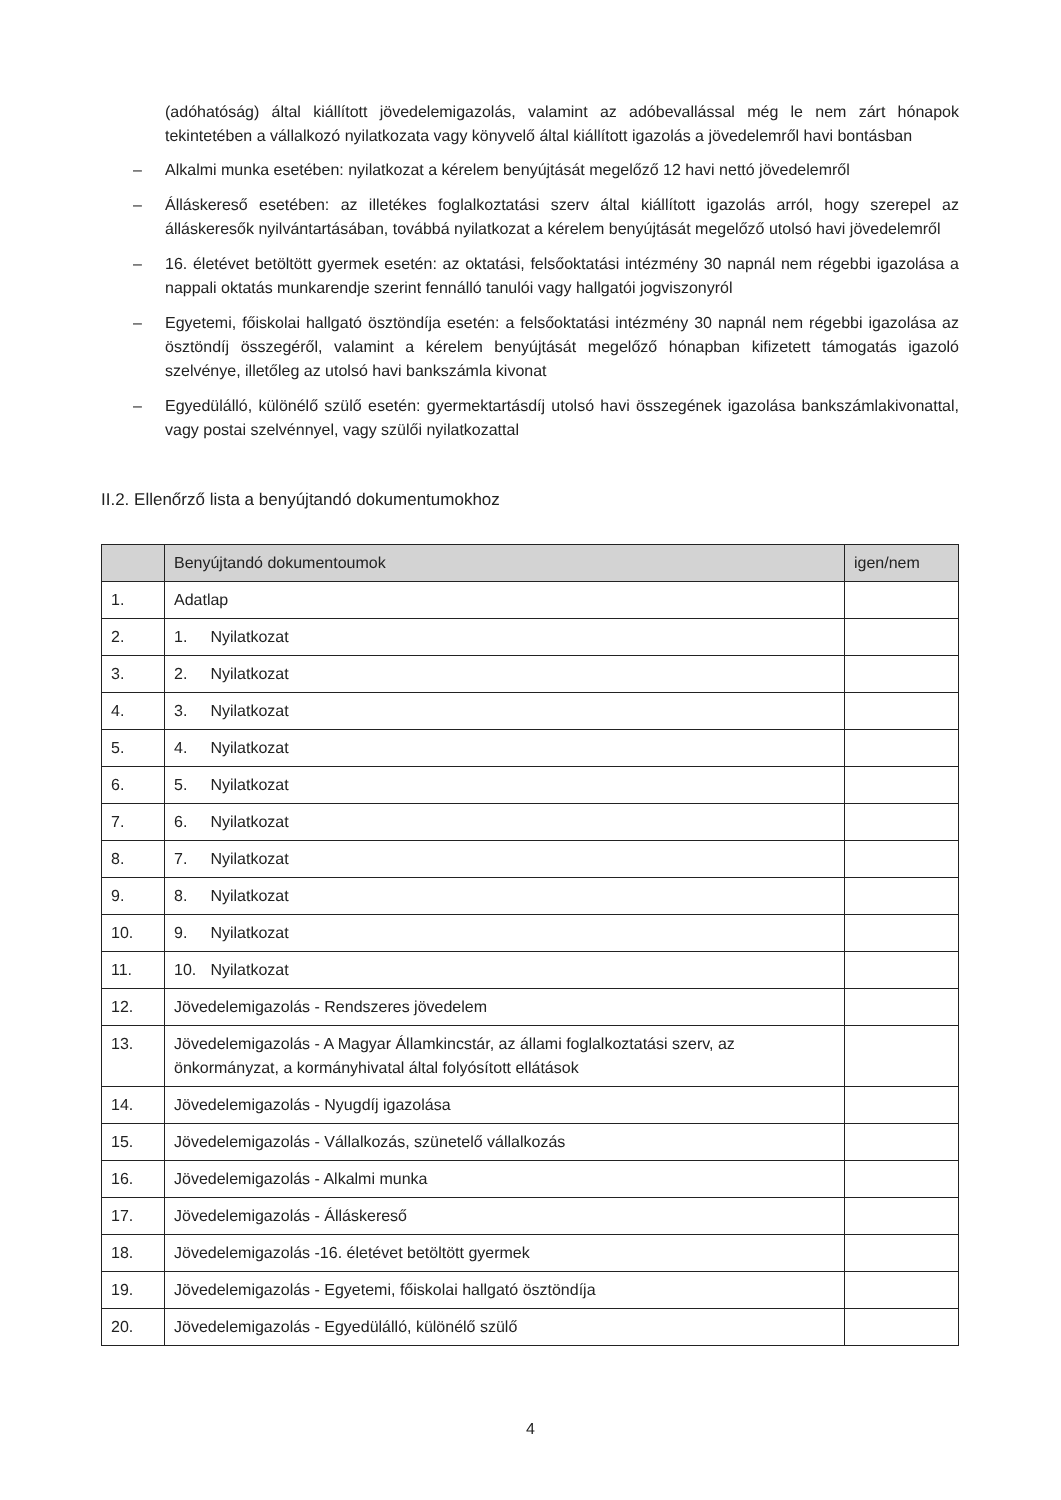(adóhatóság) által kiállított jövedelemigazolás, valamint az adóbevallással még le nem zárt hónapok tekintetében a vállalkozó nyilatkozata vagy könyvelő által kiállított igazolás a jövedelemről havi bontásban
– Alkalmi munka esetében: nyilatkozat a kérelem benyújtását megelőző 12 havi nettó jövedelemről
– Álláskereső esetében: az illetékes foglalkoztatási szerv által kiállított igazolás arról, hogy szerepel az álláskeresők nyilvántartásában, továbbá nyilatkozat a kérelem benyújtását megelőző utolsó havi jövedelemről
– 16. életévet betöltött gyermek esetén: az oktatási, felsőoktatási intézmény 30 napnál nem régebbi igazolása a nappali oktatás munkarendje szerint fennálló tanulói vagy hallgatói jogviszonyról
– Egyetemi, főiskolai hallgató ösztöndíja esetén: a felsőoktatási intézmény 30 napnál nem régebbi igazolása az ösztöndíj összegéről, valamint a kérelem benyújtását megelőző hónapban kifizetett támogatás igazoló szelvénye, illetőleg az utolsó havi bankszámla kivonat
– Egyedülálló, különélő szülő esetén: gyermektartásdíj utolsó havi összegének igazolása bankszámlakivonattal, vagy postai szelvénnyel, vagy szülői nyilatkozattal
II.2. Ellenőrző lista a benyújtandó dokumentumokhoz
| | Benyújtandó dokumentoumok | igen/nem |
| --- | --- | --- |
| 1. | Adatlap | |
| 2. | 1. Nyilatkozat | |
| 3. | 2. Nyilatkozat | |
| 4. | 3. Nyilatkozat | |
| 5. | 4. Nyilatkozat | |
| 6. | 5. Nyilatkozat | |
| 7. | 6. Nyilatkozat | |
| 8. | 7. Nyilatkozat | |
| 9. | 8. Nyilatkozat | |
| 10. | 9. Nyilatkozat | |
| 11. | 10. Nyilatkozat | |
| 12. | Jövedelemigazolás - Rendszeres jövedelem | |
| 13. | Jövedelemigazolás - A Magyar Államkincstár, az állami foglalkoztatási szerv, az önkormányzat, a kormányhivatal által folyósított ellátások | |
| 14. | Jövedelemigazolás - Nyugdíj igazolása | |
| 15. | Jövedelemigazolás - Vállalkozás, szünetelő vállalkozás | |
| 16. | Jövedelemigazolás - Alkalmi munka | |
| 17. | Jövedelemigazolás - Álláskereső | |
| 18. | Jövedelemigazolás -16. életévet betöltött gyermek | |
| 19. | Jövedelemigazolás - Egyetemi, főiskolai hallgató ösztöndíja | |
| 20. | Jövedelemigazolás - Egyedülálló, különélő szülő | |
4